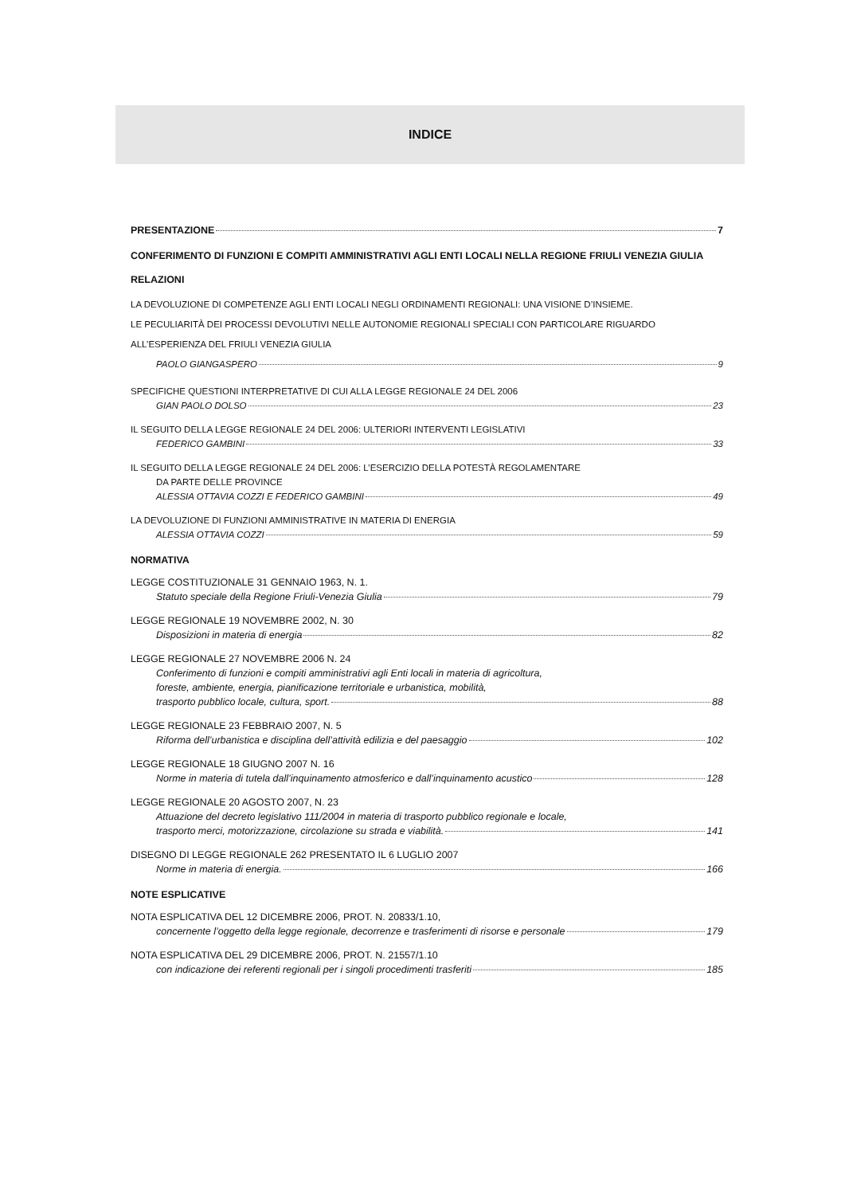INDICE
PRESENTAZIONE 7
CONFERIMENTO DI FUNZIONI E COMPITI AMMINISTRATIVI AGLI ENTI LOCALI NELLA REGIONE FRIULI VENEZIA GIULIA
RELAZIONI
LA DEVOLUZIONE DI COMPETENZE AGLI ENTI LOCALI NEGLI ORDINAMENTI REGIONALI: UNA VISIONE D’INSIEME.
LE PECULIARITÀ DEI PROCESSI DEVOLUTIVI NELLE AUTONOMIE REGIONALI SPECIALI CON PARTICOLARE RIGUARDO
ALL’ESPERIENZA DEL FRIULI VENEZIA GIULIA
PAOLO GIANGASPERO 9
SPECIFICHE QUESTIONI INTERPRETATIVE DI CUI ALLA LEGGE REGIONALE 24 DEL 2006
GIAN PAOLO DOLSO 23
IL SEGUITO DELLA LEGGE REGIONALE 24 DEL 2006: ULTERIORI INTERVENTI LEGISLATIVI
FEDERICO GAMBINI 33
IL SEGUITO DELLA LEGGE REGIONALE 24 DEL 2006: L’ESERCIZIO DELLA POTESTÀ REGOLAMENTARE
DA PARTE DELLE PROVINCE
ALESSIA OTTAVIA COZZI E FEDERICO GAMBINI 49
LA DEVOLUZIONE DI FUNZIONI AMMINISTRATIVE IN MATERIA DI ENERGIA
ALESSIA OTTAVIA COZZI 59
NORMATIVA
LEGGE COSTITUZIONALE 31 GENNAIO 1963, N. 1.
Statuto speciale della Regione Friuli-Venezia Giulia 79
LEGGE REGIONALE 19 NOVEMBRE 2002, N. 30
Disposizioni in materia di energia 82
LEGGE REGIONALE 27 NOVEMBRE 2006 N. 24
Conferimento di funzioni e compiti amministrativi agli Enti locali in materia di agricoltura,
foreste, ambiente, energia, pianificazione territoriale e urbanistica, mobilità,
trasporto pubblico locale, cultura, sport. 88
LEGGE REGIONALE 23 FEBBRAIO 2007, N. 5
Riforma dell’urbanistica e disciplina dell’attività edilizia e del paesaggio 102
LEGGE REGIONALE 18 GIUGNO 2007 N. 16
Norme in materia di tutela dall’inquinamento atmosferico e dall’inquinamento acustico 128
LEGGE REGIONALE 20 AGOSTO 2007, N. 23
Attuazione del decreto legislativo 111/2004 in materia di trasporto pubblico regionale e locale,
trasporto merci, motorizzazione, circolazione su strada e viabilità. 141
DISEGNO DI LEGGE REGIONALE 262 PRESENTATO IL 6 LUGLIO 2007
Norme in materia di energia. 166
NOTE ESPLICATIVE
NOTA ESPLICATIVA DEL 12 DICEMBRE 2006, PROT. N. 20833/1.10,
concernente l’oggetto della legge regionale, decorrenze e trasferimenti di risorse e personale 179
NOTA ESPLICATIVA DEL 29 DICEMBRE 2006, PROT. N. 21557/1.10
con indicazione dei referenti regionali per i singoli procedimenti trasferiti 185